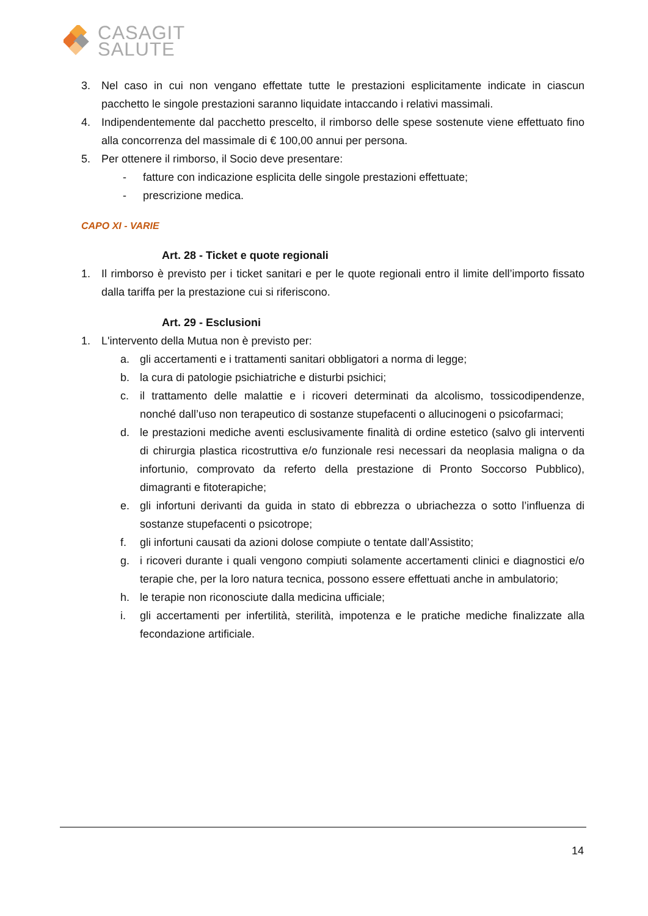CASAGIT
SALUTE
3. Nel caso in cui non vengano effettate tutte le prestazioni esplicitamente indicate in ciascun pacchetto le singole prestazioni saranno liquidate intaccando i relativi massimali.
4. Indipendentemente dal pacchetto prescelto, il rimborso delle spese sostenute viene effettuato fino alla concorrenza del massimale di € 100,00 annui per persona.
5. Per ottenere il rimborso, il Socio deve presentare:
- fatture con indicazione esplicita delle singole prestazioni effettuate;
- prescrizione medica.
CAPO XI - VARIE
Art. 28 - Ticket e quote regionali
1. Il rimborso è previsto per i ticket sanitari e per le quote regionali entro il limite dell’importo fissato dalla tariffa per la prestazione cui si riferiscono.
Art. 29 - Esclusioni
1. L'intervento della Mutua non è previsto per:
a. gli accertamenti e i trattamenti sanitari obbligatori a norma di legge;
b. la cura di patologie psichiatriche e disturbi psichici;
c. il trattamento delle malattie e i ricoveri determinati da alcolismo, tossicodipendenze, nonché dall’uso non terapeutico di sostanze stupefacenti o allucinogeni o psicofarmaci;
d. le prestazioni mediche aventi esclusivamente finalità di ordine estetico (salvo gli interventi di chirurgia plastica ricostruttiva e/o funzionale resi necessari da neoplasia maligna o da infortunio, comprovato da referto della prestazione di Pronto Soccorso Pubblico), dimagranti e fitoterapiche;
e. gli infortuni derivanti da guida in stato di ebbrezza o ubriachezza o sotto l’influenza di sostanze stupefacenti o psicotrope;
f. gli infortuni causati da azioni dolose compiute o tentate dall’Assistito;
g. i ricoveri durante i quali vengono compiuti solamente accertamenti clinici e diagnostici e/o terapie che, per la loro natura tecnica, possono essere effettuati anche in ambulatorio;
h. le terapie non riconosciute dalla medicina ufficiale;
i. gli accertamenti per infertilità, sterilità, impotenza e le pratiche mediche finalizzate alla fecondazione artificiale.
14